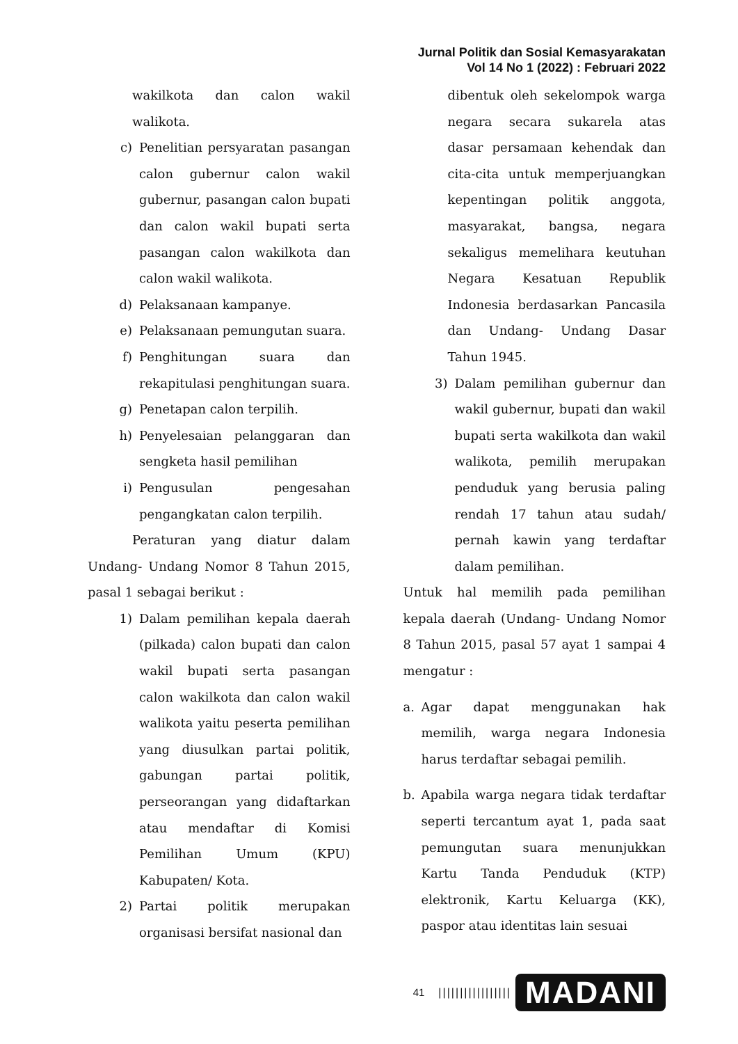Jurnal Politik dan Sosial Kemasyarakatan
Vol 14 No 1 (2022) : Februari 2022
wakilkota dan calon wakil walikota.
c) Penelitian persyaratan pasangan calon gubernur calon wakil gubernur, pasangan calon bupati dan calon wakil bupati serta pasangan calon wakilkota dan calon wakil walikota.
d) Pelaksanaan kampanye.
e) Pelaksanaan pemungutan suara.
f) Penghitungan suara dan rekapitulasi penghitungan suara.
g) Penetapan calon terpilih.
h) Penyelesaian pelanggaran dan sengketa hasil pemilihan
i) Pengusulan pengesahan pengangkatan calon terpilih.
Peraturan yang diatur dalam Undang- Undang Nomor 8 Tahun 2015, pasal 1 sebagai berikut :
1) Dalam pemilihan kepala daerah (pilkada) calon bupati dan calon wakil bupati serta pasangan calon wakilkota dan calon wakil walikota yaitu peserta pemilihan yang diusulkan partai politik, gabungan partai politik, perseorangan yang didaftarkan atau mendaftar di Komisi Pemilihan Umum (KPU) Kabupaten/ Kota.
2) Partai politik merupakan organisasi bersifat nasional dan
dibentuk oleh sekelompok warga negara secara sukarela atas dasar persamaan kehendak dan cita-cita untuk memperjuangkan kepentingan politik anggota, masyarakat, bangsa, negara sekaligus memelihara keutuhan Negara Kesatuan Republik Indonesia berdasarkan Pancasila dan Undang- Undang Dasar Tahun 1945.
3) Dalam pemilihan gubernur dan wakil gubernur, bupati dan wakil bupati serta wakilkota dan wakil walikota, pemilih merupakan penduduk yang berusia paling rendah 17 tahun atau sudah/ pernah kawin yang terdaftar dalam pemilihan.
Untuk hal memilih pada pemilihan kepala daerah (Undang- Undang Nomor 8 Tahun 2015, pasal 57 ayat 1 sampai 4 mengatur :
a. Agar dapat menggunakan hak memilih, warga negara Indonesia harus terdaftar sebagai pemilih.
b. Apabila warga negara tidak terdaftar seperti tercantum ayat 1, pada saat pemungutan suara menunjukkan Kartu Tanda Penduduk (KTP) elektronik, Kartu Keluarga (KK), paspor atau identitas lain sesuai
41 ||||||||||||||||| MADANI